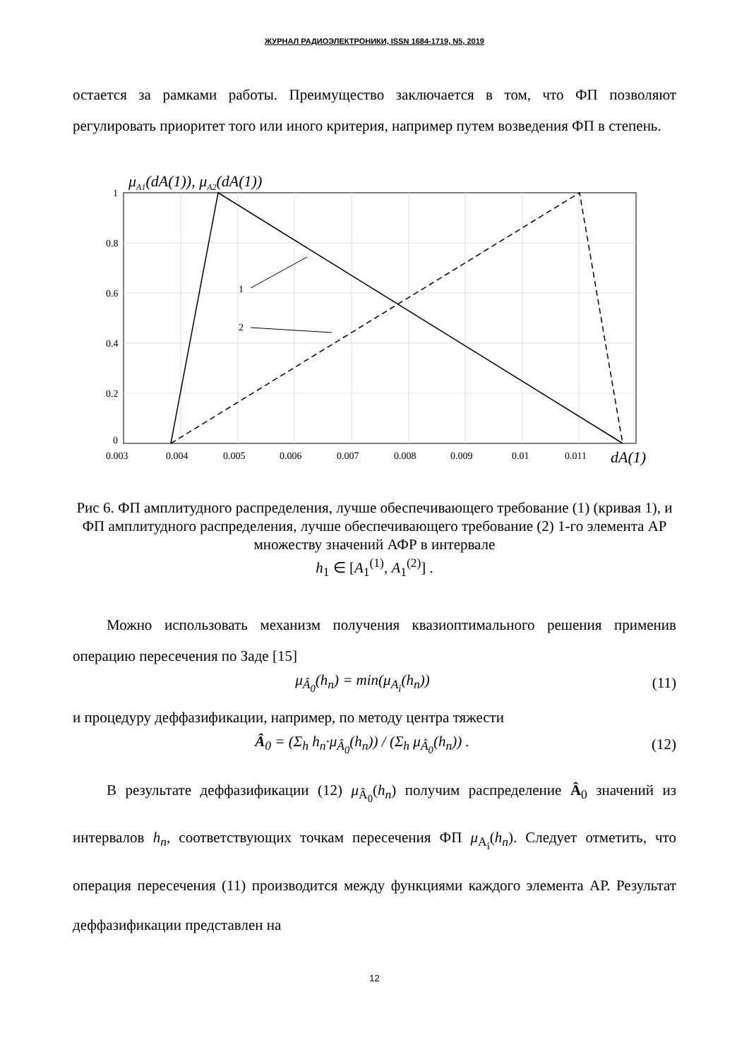ЖУРНАЛ РАДИОЭЛЕКТРОНИКИ, ISSN 1684-1719, N5, 2019
остается за рамками работы. Преимущество заключается в том, что ФП позволяют регулировать приоритет того или иного критерия, например путем возведения ФП в степень.
μA1(dA(1)), μA2(dA(1))
1
2
1
0.8
0.6
0.4
0.2
0
0.003
0.004
0.005
0.006
0.007
0.008
0.009
0.01
0.011
dA(1)
Рис 6. ФП амплитудного распределения, лучше обеспечивающего требование (1) (кривая 1), и ФП амплитудного распределения, лучше обеспечивающего требование (2) 1-го элемента АР множеству значений АФР в интервале
h<sub>1</sub> ∈ [A<sub>1</sub><sup>(1)</sup>, A<sub>1</sub><sup>(2)</sup>] .
Можно использовать механизм получения квазиоптимального решения применив операцию пересечения по Заде [15]
μ<sub>Â<sub>0</sub></sub>(h<sub>n</sub>) = min(μ<sub>A<sub>i</sub></sub>(h<sub>n</sub>)) (11)
и процедуру деффазификации, например, по методу центра тяжести
Â<sub>0</sub> = (Σ<sub>h</sub> h<sub>n</sub>·μ<sub>Â<sub>0</sub></sub>(h<sub>n</sub>)) / (Σ<sub>h</sub> μ<sub>Â<sub>0</sub></sub>(h<sub>n</sub>)) . (12)
В результате деффазификации (12) μ<sub>Â<sub>0</sub></sub>(h<sub>n</sub>) получим распределение Â<sub>0</sub> значений из интервалов h<sub>n</sub>, соответствующих точкам пересечения ФП μ<sub>A<sub>i</sub></sub>(h<sub>n</sub>). Следует отметить, что операция пересечения (11) производится между функциями каждого элемента АР. Результат деффазификации представлен на
12